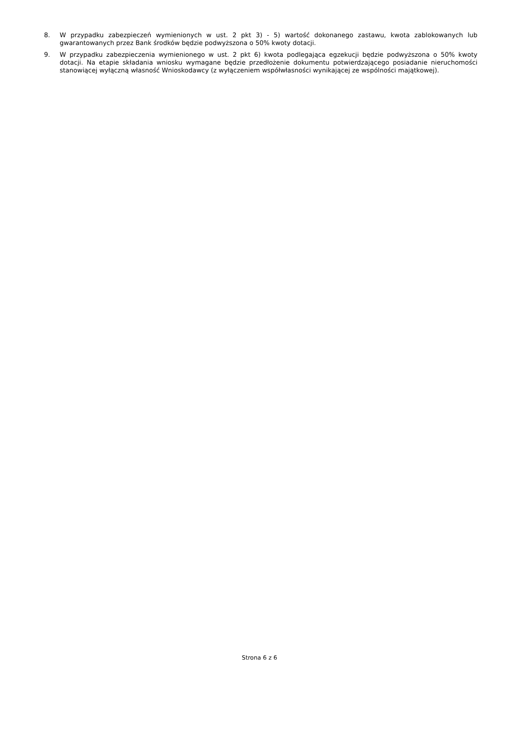8. W przypadku zabezpieczeń wymienionych w ust. 2 pkt 3) - 5) wartość dokonanego zastawu, kwota zablokowanych lub gwarantowanych przez Bank środków będzie podwyższona o 50% kwoty dotacji.
9. W przypadku zabezpieczenia wymienionego w ust. 2 pkt 6) kwota podlegająca egzekucji będzie podwyższona o 50% kwoty dotacji. Na etapie składania wniosku wymagane będzie przedłożenie dokumentu potwierdzającego posiadanie nieruchomości stanowiącej wyłączną własność Wnioskodawcy (z wyłączeniem współwłasności wynikającej ze wspólności majątkowej).
Strona 6 z 6